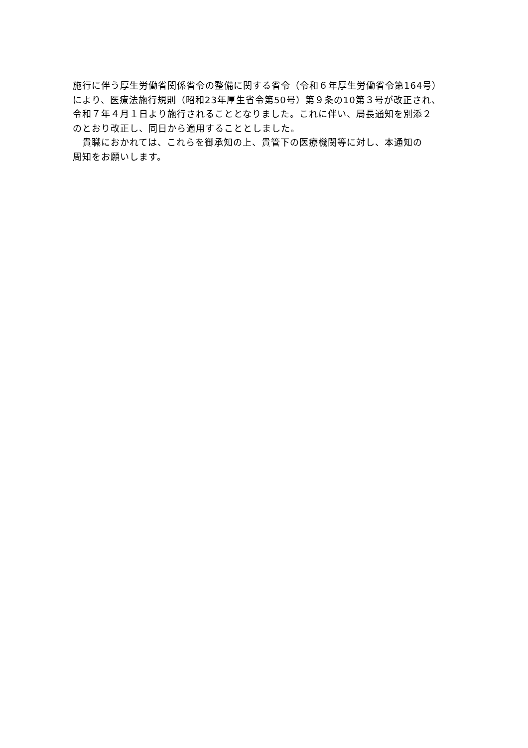施行に伴う厚生労働省関係省令の整備に関する省令（令和６年厚生労働省令第164号）
により、医療法施行規則（昭和23年厚生省令第50号）第９条の10第３号が改正され、
令和７年４月１日より施行されることとなりました。これに伴い、局長通知を別添２
のとおり改正し、同日から適用することとしました。
　貴職におかれては、これらを御承知の上、貴管下の医療機関等に対し、本通知の
周知をお願いします。